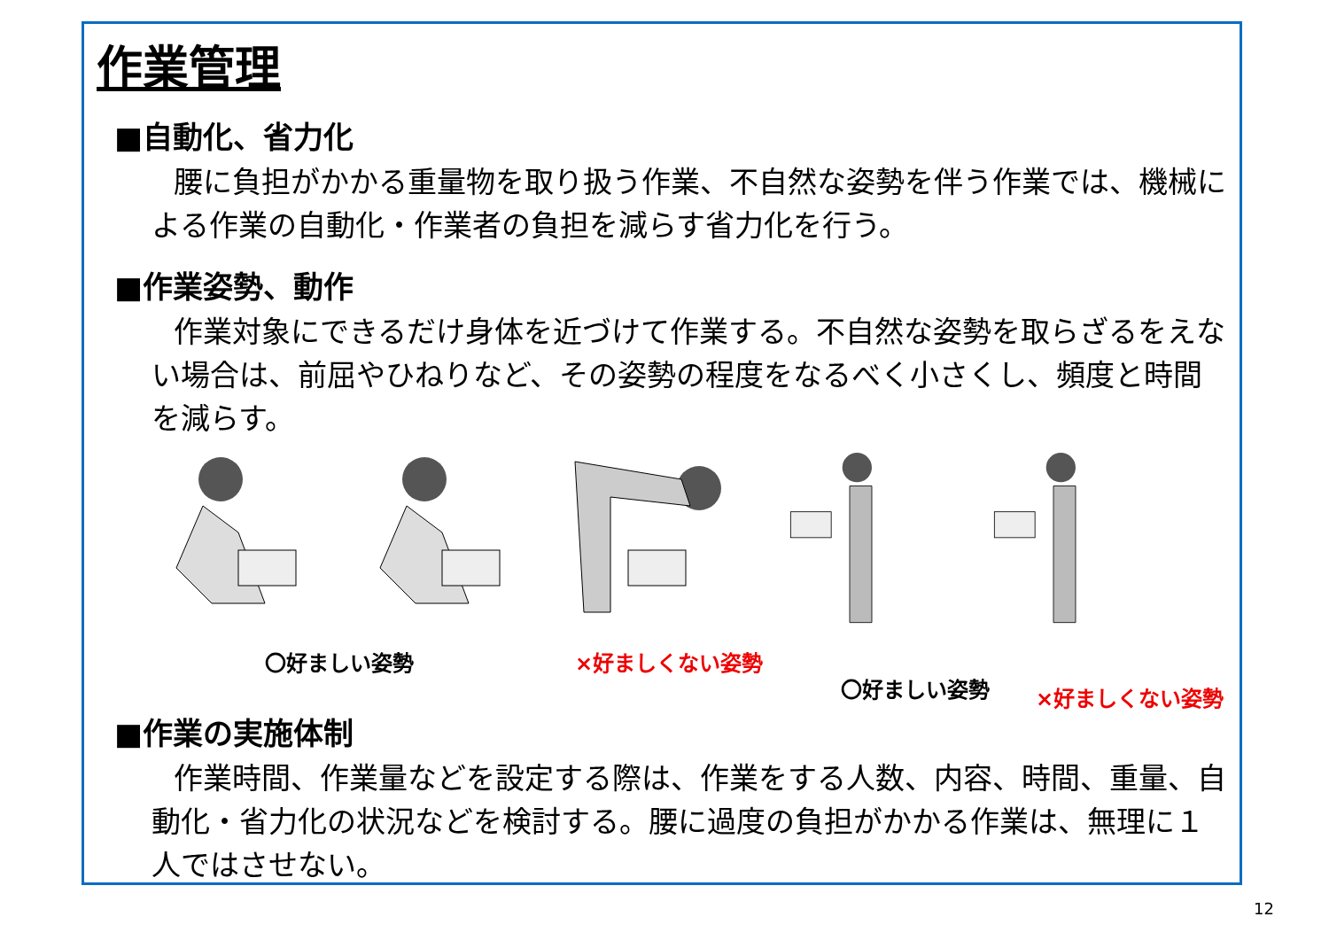作業管理
■自動化、省力化
腰に負担がかかる重量物を取り扱う作業、不自然な姿勢を伴う作業では、機械による作業の自動化・作業者の負担を減らす省力化を行う。
■作業姿勢、動作
作業対象にできるだけ身体を近づけて作業する。不自然な姿勢を取らざるをえない場合は、前屈やひねりなど、その姿勢の程度をなるべく小さくし、頻度と時間を減らす。
〇好ましい姿勢 ×好ましくない姿勢
〇好ましい姿勢 ×好ましくない姿勢
■作業の実施体制
作業時間、作業量などを設定する際は、作業をする人数、内容、時間、重量、自動化・省力化の状況などを検討する。腰に過度の負担がかかる作業は、無理に１人ではさせない。
12